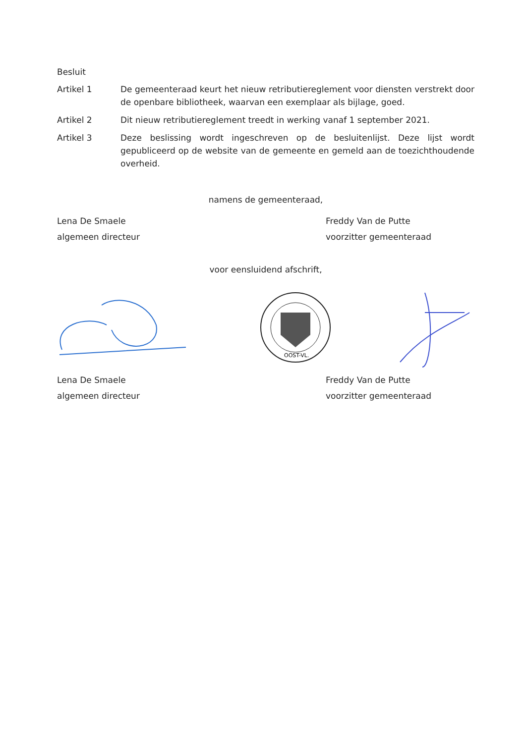Besluit
Artikel 1 De gemeenteraad keurt het nieuw retributiereglement voor diensten verstrekt door de openbare bibliotheek, waarvan een exemplaar als bijlage, goed.
Artikel 2 Dit nieuw retributiereglement treedt in werking vanaf 1 september 2021.
Artikel 3 Deze beslissing wordt ingeschreven op de besluitenlijst. Deze lijst wordt gepubliceerd op de website van de gemeente en gemeld aan de toezichthoudende overheid.
namens de gemeenteraad,
Lena De Smaele
algemeen directeur
Freddy Van de Putte
voorzitter gemeenteraad
voor eensluidend afschrift,
OOST-VL.
Lena De Smaele
algemeen directeur
Freddy Van de Putte
voorzitter gemeenteraad